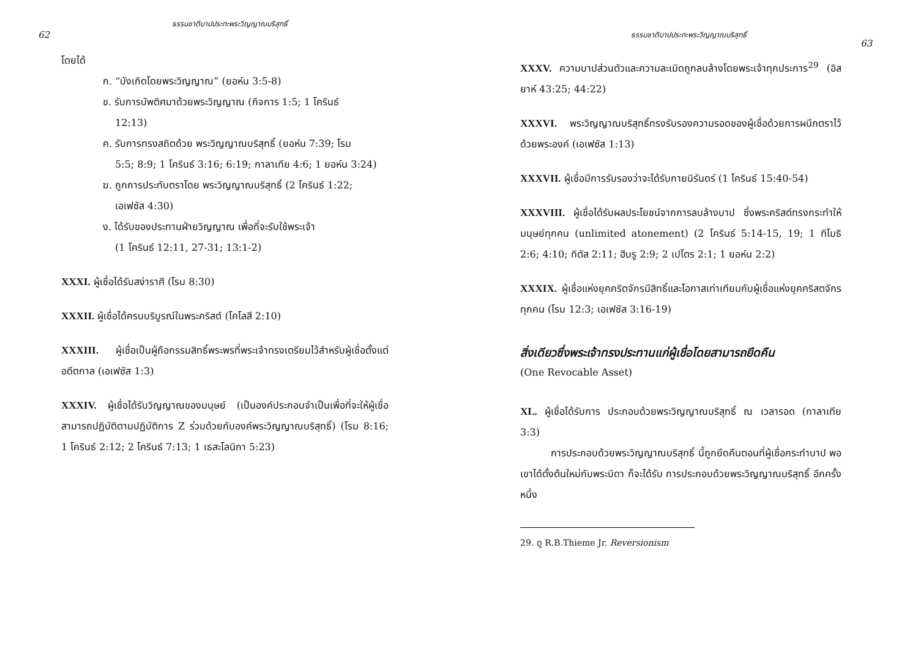62
ธรรมชาติบาปประทะพระวิญญาณบริสุทธิ์
โดยได้
ก. “บังเกิดโดยพระวิญญาณ” (ยอห์น 3:5-8)
ข. รับการบัพติศมาด้วยพระวิญญาณ (กิจการ 1:5; 1 โครินธ์
12:13)
ค. รับการทรงสถิตด้วย พระวิญญาณบริสุทธิ์ (ยอห์น 7:39; โรม
5:5; 8:9; 1 โครินธ์ 3:16; 6:19; กาลาเทีย 4:6; 1 ยอห์น 3:24)
ฆ. ถูกการประทับตราโดย พระวิญญาณบริสุทธิ์ (2 โครินธ์ 1:22;
เอเฟซัส 4:30)
ง. ได้รับของประทานฝ่ายวิญญาณ เพื่อที่จะรับใช้พระเจ้า
(1 โครินธ์ 12:11, 27-31; 13:1-2)
XXXI. ผู้เชื่อได้รับสง่าราศี (โรม 8:30)
XXXII. ผู้เชื่อได้ครบบริบูรณ์ในพระคริสต์ (โคโลสี 2:10)
XXXIII. ผู้เชื่อเป็นผู้ถือกรรมสิทธิ์พระพรที่พระเจ้าทรงเตรียมไว้สำหรับผู้เชื่อตั้งแต่อดีตกาล (เอเฟซัส 1:3)
XXXIV. ผู้เชื่อได้รับวิญญาณของมนุษย์ (เป็นองค์ประกอบจำเป็นเพื่อที่จะให้ผู้เชื่อสามารถปฏิบัติตามปฏิบัติการ Z ร่วมด้วยกับองค์พระวิญญาณบริสุทธิ์) (โรม 8:16; 1 โครินธ์ 2:12; 2 โครินธ์ 7:13; 1 เธสะโลนิกา 5:23)
ธรรมชาติบาปประทะพระวิญญาณบริสุทธิ์
63
XXXV. ความบาปส่วนตัวและความละเมิดถูกลบล้างโดยพระเจ้าทุกประการ<sup>29</sup> (อิสยาห์ 43:25; 44:22)
XXXVI. พระวิญญาณบริสุทธิ์ทรงรับรองความรอดของผู้เชื่อด้วยการผนึกตราไว้ด้วยพระองค์ (เอเฟซัส 1:13)
XXXVII. ผู้เชื่อมีการรับรองว่าจะได้รับกายนิรันดร์ (1 โครินธ์ 15:40-54)
XXXVIII. ผู้เชื่อได้รับผลประโยชน์จากการลบล้างบาป ซึ่งพระคริสต์ทรงกระทำให้มนุษย์ทุกคน (unlimited atonement) (2 โครินธ์ 5:14-15, 19; 1 ทิโมธิ 2:6; 4:10; ทิตัส 2:11; ฮีบรู 2:9; 2 เปโตร 2:1; 1 ยอห์น 2:2)
XXXIX. ผู้เชื่อแห่งยุคคริตจักรมีสิทธิ์และโอกาสเท่าเทียมกับผู้เชื่อแห่งยุคคริสตจักรทุกคน (โรม 12:3; เอเฟซัส 3:16-19)
สิ่งเดียวซึ่งพระเจ้าทรงประทานแก่ผู้เชื่อโดยสามารถยึดคืน
(One Revocable Asset)
XL. ผู้เชื่อได้รับการ ประกอบด้วยพระวิญญาณบริสุทธิ์ ณ เวลารอด (กาลาเทีย 3:3)
การประกอบด้วยพระวิญญาณบริสุทธิ์ นี้ถูกยึดคืนตอนที่ผู้เชื่อกระทำบาป พอเขาได้ตั้งต้นใหม่กับพระบิดา ก็จะได้รับ การประกอบด้วยพระวิญญาณบริสุทธิ์ อีกครั้งหนึ่ง
29. ดู R.B.Thieme Jr. Reversionism